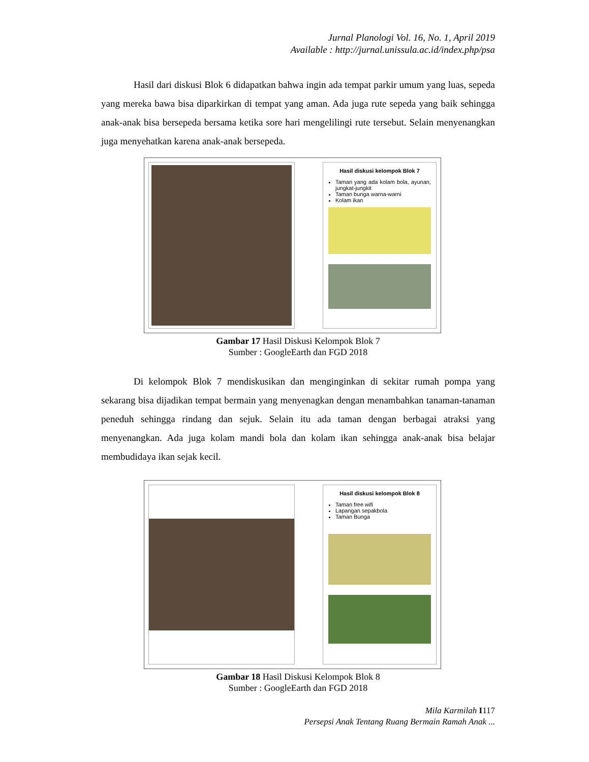Jurnal Planologi Vol. 16, No. 1, April 2019
Available : http://jurnal.unissula.ac.id/index.php/psa
Hasil dari diskusi Blok 6 didapatkan bahwa ingin ada tempat parkir umum yang luas, sepeda yang mereka bawa bisa diparkirkan di tempat yang aman. Ada juga rute sepeda yang baik sehingga anak-anak bisa bersepeda bersama ketika sore hari mengelilingi rute tersebut. Selain menyenangkan juga menyehatkan karena anak-anak bersepeda.
Hasil diskusi kelompok Blok 7
Taman yang ada kolam bola, ayunan, jungkat-jungkit
Taman bunga warna-warni
Kolam ikan
Gambar 17 Hasil Diskusi Kelompok Blok 7
Sumber : GoogleEarth dan FGD 2018
Di kelompok Blok 7 mendiskusikan dan menginginkan di sekitar rumah pompa yang sekarang bisa dijadikan tempat bermain yang menyenagkan dengan menambahkan tanaman-tanaman peneduh sehingga rindang dan sejuk. Selain itu ada taman dengan berbagai atraksi yang menyenangkan. Ada juga kolam mandi bola dan kolam ikan sehingga anak-anak bisa belajar membudidaya ikan sejak kecil.
Hasil diskusi kelompok Blok 8
Taman free wifi
Lapangan sepakbola
Taman Bunga
Gambar 18 Hasil Diskusi Kelompok Blok 8
Sumber : GoogleEarth dan FGD 2018
Mila Karmilah I117
Persepsi Anak Tentang Ruang Bermain Ramah Anak ...